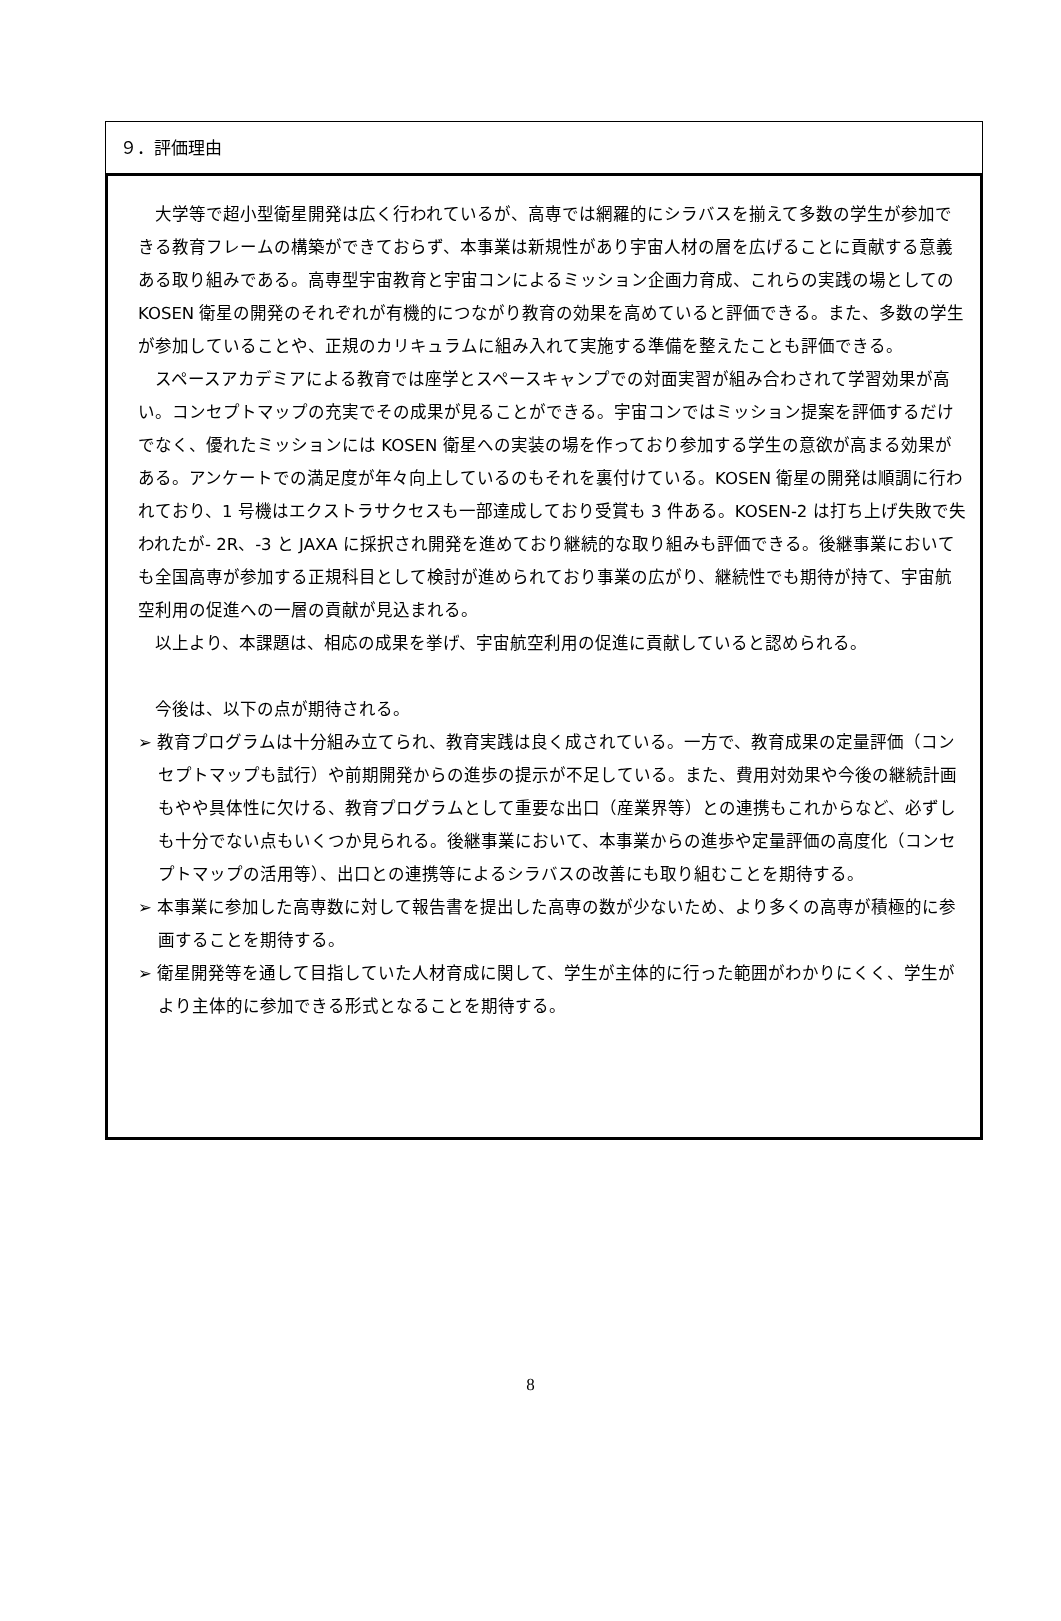９．評価理由
大学等で超小型衛星開発は広く行われているが、高専では網羅的にシラバスを揃えて多数の学生が参加できる教育フレームの構築ができておらず、本事業は新規性があり宇宙人材の層を広げることに貢献する意義ある取り組みである。高専型宇宙教育と宇宙コンによるミッション企画力育成、これらの実践の場としての KOSEN 衛星の開発のそれぞれが有機的につながり教育の効果を高めていると評価できる。また、多数の学生が参加していることや、正規のカリキュラムに組み入れて実施する準備を整えたことも評価できる。
スペースアカデミアによる教育では座学とスペースキャンプでの対面実習が組み合わされて学習効果が高い。コンセプトマップの充実でその成果が見ることができる。宇宙コンではミッション提案を評価するだけでなく、優れたミッションには KOSEN 衛星への実装の場を作っており参加する学生の意欲が高まる効果がある。アンケートでの満足度が年々向上しているのもそれを裏付けている。KOSEN 衛星の開発は順調に行われており、1 号機はエクストラサクセスも一部達成しており受賞も 3 件ある。KOSEN-2 は打ち上げ失敗で失われたが- 2R、-3 と JAXA に採択され開発を進めており継続的な取り組みも評価できる。後継事業においても全国高専が参加する正規科目として検討が進められており事業の広がり、継続性でも期待が持て、宇宙航空利用の促進への一層の貢献が見込まれる。
以上より、本課題は、相応の成果を挙げ、宇宙航空利用の促進に貢献していると認められる。
今後は、以下の点が期待される。
➢ 教育プログラムは十分組み立てられ、教育実践は良く成されている。一方で、教育成果の定量評価（コンセプトマップも試行）や前期開発からの進歩の提示が不足している。また、費用対効果や今後の継続計画もやや具体性に欠ける、教育プログラムとして重要な出口（産業界等）との連携もこれからなど、必ずしも十分でない点もいくつか見られる。後継事業において、本事業からの進歩や定量評価の高度化（コンセプトマップの活用等）、出口との連携等によるシラバスの改善にも取り組むことを期待する。
➢ 本事業に参加した高専数に対して報告書を提出した高専の数が少ないため、より多くの高専が積極的に参画することを期待する。
➢ 衛星開発等を通して目指していた人材育成に関して、学生が主体的に行った範囲がわかりにくく、学生がより主体的に参加できる形式となることを期待する。
8